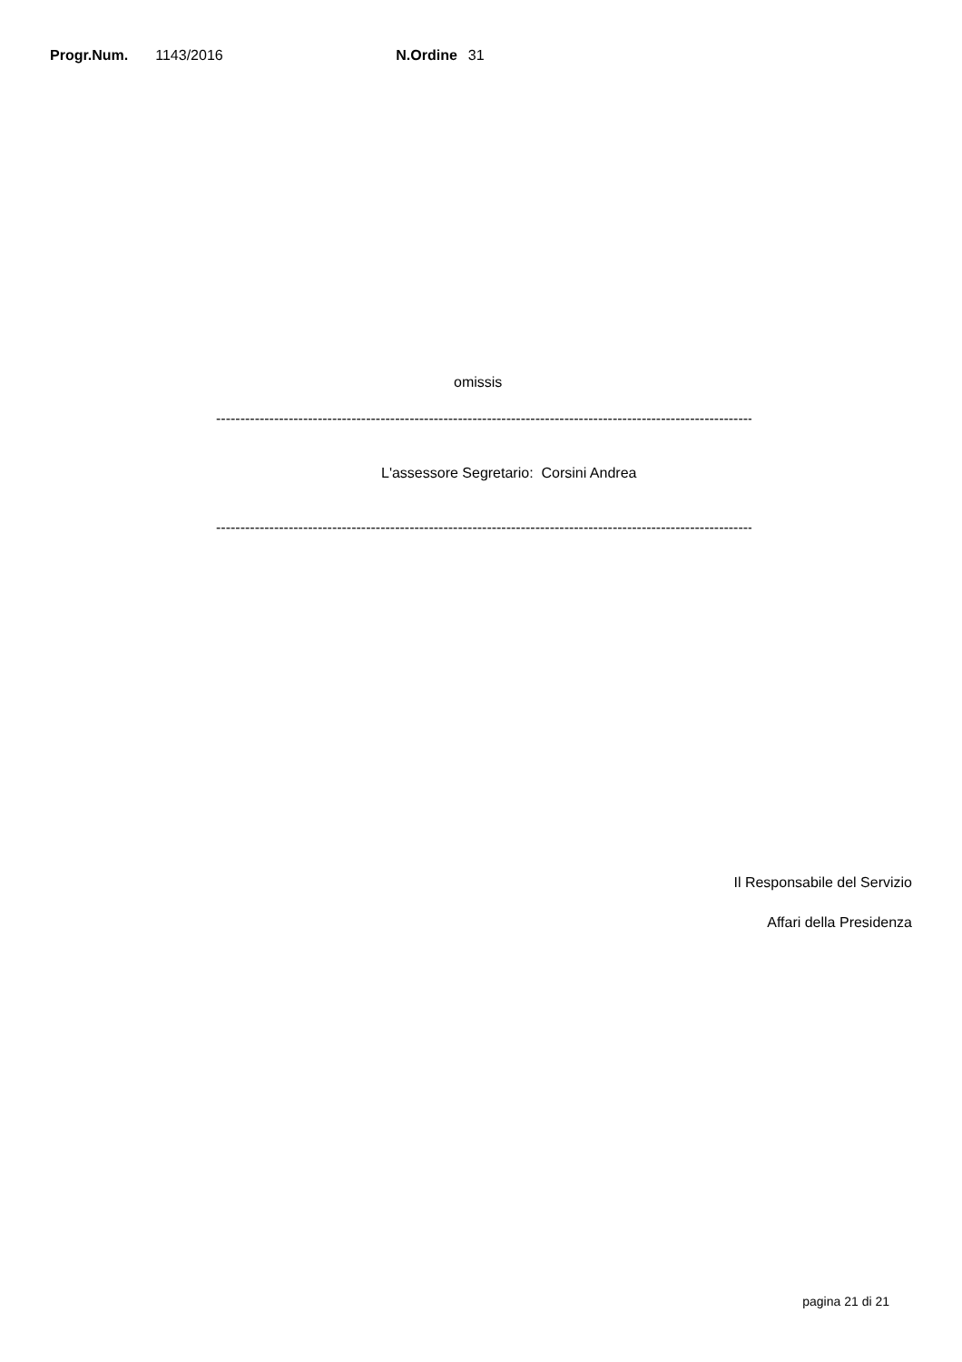Progr.Num. 1143/2016 N.Ordine 31
omissis
------------------------------------------------------------------------------------------------------------------------
L'assessore Segretario: Corsini Andrea
------------------------------------------------------------------------------------------------------------------------
Il Responsabile del Servizio
Affari della Presidenza
pagina 21 di 21